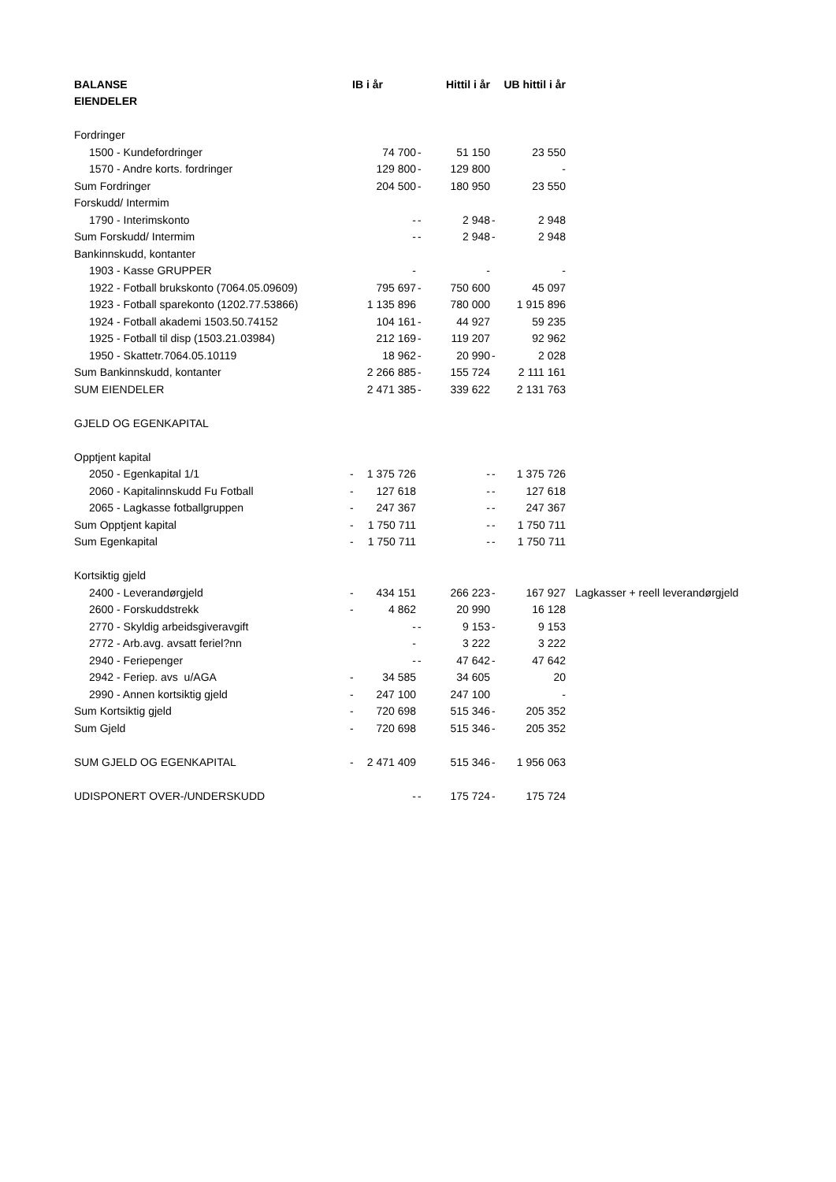| BALANSE | IB i år | | Hittil i år | | UB hittil i år | | |
| EIENDELER | | | | | | | |
| Fordringer | | | | | | | |
| 1500 - Kundefordringer | | 74 700 | - | 51 150 | | 23 550 | |
| 1570 - Andre korts. fordringer | | 129 800 | - | 129 800 | | - | |
| Sum Fordringer | | 204 500 | - | 180 950 | | 23 550 | |
| Forskudd/ Intermim | | | | | | | |
| 1790 - Interimskonto | | - | - | 2 948 | - | 2 948 | |
| Sum Forskudd/ Intermim | | - | - | 2 948 | - | 2 948 | |
| Bankinnskudd, kontanter | | | | | | | |
| 1903 - Kasse GRUPPER | | - | | - | | - | |
| 1922 - Fotball brukskonto (7064.05.09609) | | 795 697 | - | 750 600 | | 45 097 | |
| 1923 - Fotball sparekonto (1202.77.53866) | | 1 135 896 | | 780 000 | | 1 915 896 | |
| 1924 - Fotball akademi 1503.50.74152 | | 104 161 | - | 44 927 | | 59 235 | |
| 1925 - Fotball til disp (1503.21.03984) | | 212 169 | - | 119 207 | | 92 962 | |
| 1950 - Skattetr.7064.05.10119 | | 18 962 | - | 20 990 | - | 2 028 | |
| Sum Bankinnskudd, kontanter | | 2 266 885 | - | 155 724 | | 2 111 161 | |
| SUM EIENDELER | | 2 471 385 | - | 339 622 | | 2 131 763 | |
| GJELD OG EGENKAPITAL | | | | | | | |
| Opptjent kapital | | | | | | | |
| 2050 - Egenkapital 1/1 | - | 1 375 726 | | - | - | 1 375 726 | |
| 2060 - Kapitalinnskudd Fu Fotball | - | 127 618 | | - | - | 127 618 | |
| 2065 - Lagkasse fotballgruppen | - | 247 367 | | - | - | 247 367 | |
| Sum Opptjent kapital | - | 1 750 711 | | - | - | 1 750 711 | |
| Sum Egenkapital | - | 1 750 711 | | - | - | 1 750 711 | |
| Kortsiktig gjeld | | | | | | | |
| 2400 - Leverandørgjeld | - | 434 151 | | 266 223 | - | 167 927 | Lagkasser + reell leverandørgjeld |
| 2600 - Forskuddstrekk | - | 4 862 | | 20 990 | | 16 128 | |
| 2770 - Skyldig arbeidsgiveravgift | | - | - | 9 153 | - | 9 153 | |
| 2772 - Arb.avg. avsatt feriel?nn | | - | | 3 222 | | 3 222 | |
| 2940 - Feriepenger | | - | - | 47 642 | - | 47 642 | |
| 2942 - Feriep. avs u/AGA | - | 34 585 | | 34 605 | | 20 | |
| 2990 - Annen kortsiktig gjeld | - | 247 100 | | 247 100 | | - | |
| Sum Kortsiktig gjeld | - | 720 698 | | 515 346 | - | 205 352 | |
| Sum Gjeld | - | 720 698 | | 515 346 | - | 205 352 | |
| SUM GJELD OG EGENKAPITAL | - | 2 471 409 | | 515 346 | - | 1 956 063 | |
| UDISPONERT OVER-/UNDERSKUDD | | - | - | 175 724 | - | 175 724 | |